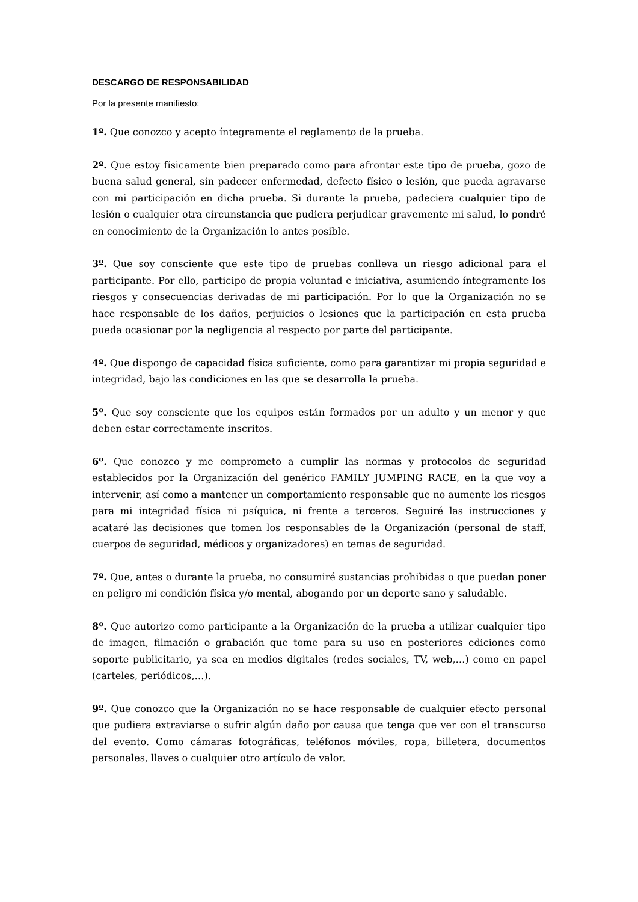DESCARGO DE RESPONSABILIDAD
Por la presente manifiesto:
1º. Que conozco y acepto íntegramente el reglamento de la prueba.
2º. Que estoy físicamente bien preparado como para afrontar este tipo de prueba, gozo de buena salud general, sin padecer enfermedad, defecto físico o lesión, que pueda agravarse con mi participación en dicha prueba. Si durante la prueba, padeciera cualquier tipo de lesión o cualquier otra circunstancia que pudiera perjudicar gravemente mi salud, lo pondré en conocimiento de la Organización lo antes posible.
3º. Que soy consciente que este tipo de pruebas conlleva un riesgo adicional para el participante. Por ello, participo de propia voluntad e iniciativa, asumiendo íntegramente los riesgos y consecuencias derivadas de mi participación. Por lo que la Organización no se hace responsable de los daños, perjuicios o lesiones que la participación en esta prueba pueda ocasionar por la negligencia al respecto por parte del participante.
4º. Que dispongo de capacidad física suficiente, como para garantizar mi propia seguridad e integridad, bajo las condiciones en las que se desarrolla la prueba.
5º. Que soy consciente que los equipos están formados por un adulto y un menor y que deben estar correctamente inscritos.
6º. Que conozco y me comprometo a cumplir las normas y protocolos de seguridad establecidos por la Organización del genérico FAMILY JUMPING RACE, en la que voy a intervenir, así como a mantener un comportamiento responsable que no aumente los riesgos para mi integridad física ni psíquica, ni frente a terceros. Seguiré las instrucciones y acataré las decisiones que tomen los responsables de la Organización (personal de staff, cuerpos de seguridad, médicos y organizadores) en temas de seguridad.
7º. Que, antes o durante la prueba, no consumiré sustancias prohibidas o que puedan poner en peligro mi condición física y/o mental, abogando por un deporte sano y saludable.
8º. Que autorizo como participante a la Organización de la prueba a utilizar cualquier tipo de imagen, filmación o grabación que tome para su uso en posteriores ediciones como soporte publicitario, ya sea en medios digitales (redes sociales, TV, web,…) como en papel (carteles, periódicos,…).
9º. Que conozco que la Organización no se hace responsable de cualquier efecto personal que pudiera extraviarse o sufrir algún daño por causa que tenga que ver con el transcurso del evento. Como cámaras fotográficas, teléfonos móviles, ropa, billetera, documentos personales, llaves o cualquier otro artículo de valor.